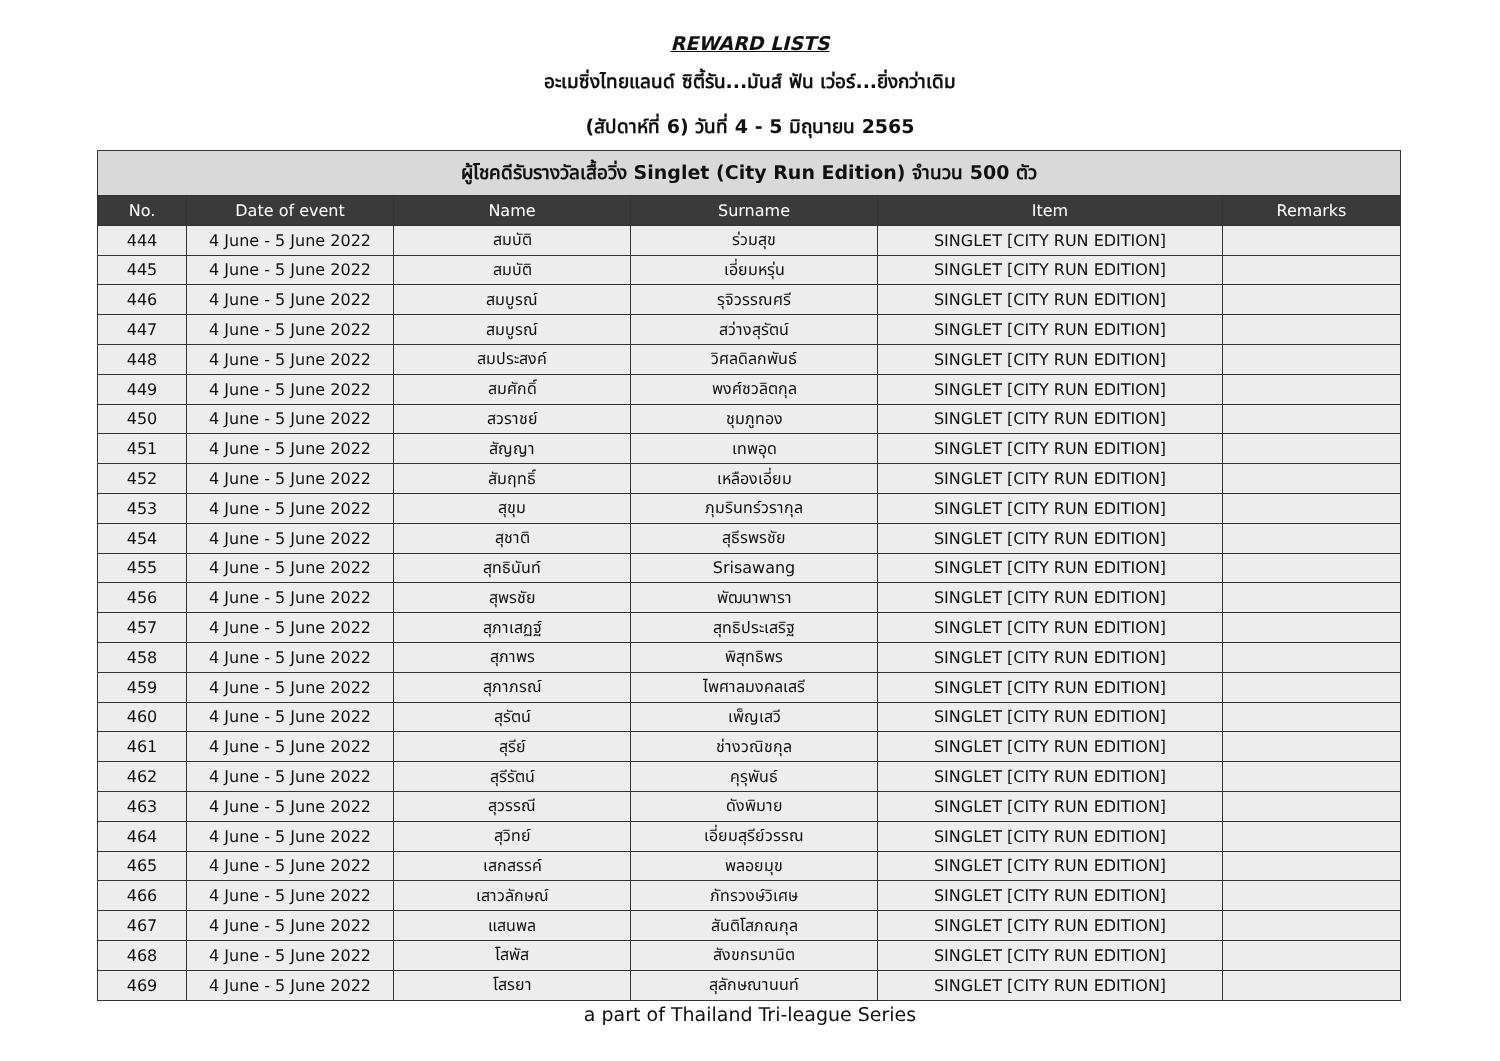REWARD LISTS
อะเมซิ่งไทยแลนด์ ซิตี้รัน...มันส์ ฟัน เว่อร์...ยิ่งกว่าเดิม
(สัปดาห์ที่ 6) วันที่ 4 - 5 มิถุนายน 2565
| ผู้โชคดีรับรางวัลเสื้อวิ่ง Singlet (City Run Edition) จำนวน 500 ตัว | | | | | |
| No. | Date of event | Name | Surname | Item | Remarks |
| 444 | 4 June - 5 June 2022 | สมบัติ | ร่วมสุข | SINGLET [CITY RUN EDITION] | |
| 445 | 4 June - 5 June 2022 | สมบัติ | เอี่ยมหรุ่น | SINGLET [CITY RUN EDITION] | |
| 446 | 4 June - 5 June 2022 | สมบูรณ์ | รุจิวรรณศรี | SINGLET [CITY RUN EDITION] | |
| 447 | 4 June - 5 June 2022 | สมบูรณ์ | สว่างสุรัตน์ | SINGLET [CITY RUN EDITION] | |
| 448 | 4 June - 5 June 2022 | สมประสงค์ | วิศลดิลกพันธ์ | SINGLET [CITY RUN EDITION] | |
| 449 | 4 June - 5 June 2022 | สมศักดิ์ | พงศ์ชวลิตกุล | SINGLET [CITY RUN EDITION] | |
| 450 | 4 June - 5 June 2022 | สวราชย์ | ชุมภูทอง | SINGLET [CITY RUN EDITION] | |
| 451 | 4 June - 5 June 2022 | สัญญา | เทพอุด | SINGLET [CITY RUN EDITION] | |
| 452 | 4 June - 5 June 2022 | สัมฤทธิ์ | เหลืองเอี่ยม | SINGLET [CITY RUN EDITION] | |
| 453 | 4 June - 5 June 2022 | สุขุม | ภุมรินทร์วรากุล | SINGLET [CITY RUN EDITION] | |
| 454 | 4 June - 5 June 2022 | สุชาติ | สุธีรพรชัย | SINGLET [CITY RUN EDITION] | |
| 455 | 4 June - 5 June 2022 | สุทธินันท์ | Srisawang | SINGLET [CITY RUN EDITION] | |
| 456 | 4 June - 5 June 2022 | สุพรชัย | พัฒนาพารา | SINGLET [CITY RUN EDITION] | |
| 457 | 4 June - 5 June 2022 | สุภาเสฏฐ์ | สุทธิประเสริฐ | SINGLET [CITY RUN EDITION] | |
| 458 | 4 June - 5 June 2022 | สุภาพร | พิสุทธิพร | SINGLET [CITY RUN EDITION] | |
| 459 | 4 June - 5 June 2022 | สุภาภรณ์ | ไพศาลมงคลเสรี | SINGLET [CITY RUN EDITION] | |
| 460 | 4 June - 5 June 2022 | สุรัตน์ | เพ็ญเสวี | SINGLET [CITY RUN EDITION] | |
| 461 | 4 June - 5 June 2022 | สุรีย์ | ช่างวณิชกุล | SINGLET [CITY RUN EDITION] | |
| 462 | 4 June - 5 June 2022 | สุรีรัตน์ | คุรุพันธ์ | SINGLET [CITY RUN EDITION] | |
| 463 | 4 June - 5 June 2022 | สุวรรณี | ดังพิมาย | SINGLET [CITY RUN EDITION] | |
| 464 | 4 June - 5 June 2022 | สุวิทย์ | เอี่ยมสุรีย์วรรณ | SINGLET [CITY RUN EDITION] | |
| 465 | 4 June - 5 June 2022 | เสกสรรค์ | พลอยมุข | SINGLET [CITY RUN EDITION] | |
| 466 | 4 June - 5 June 2022 | เสาวลักษณ์ | ภัทรวงษ์วิเศษ | SINGLET [CITY RUN EDITION] | |
| 467 | 4 June - 5 June 2022 | แสนพล | สันติโสภณกุล | SINGLET [CITY RUN EDITION] | |
| 468 | 4 June - 5 June 2022 | โสพัส | สังขกรมานิต | SINGLET [CITY RUN EDITION] | |
| 469 | 4 June - 5 June 2022 | โสรยา | สุลักษณานนท์ | SINGLET [CITY RUN EDITION] | |
a part of Thailand Tri-league Series